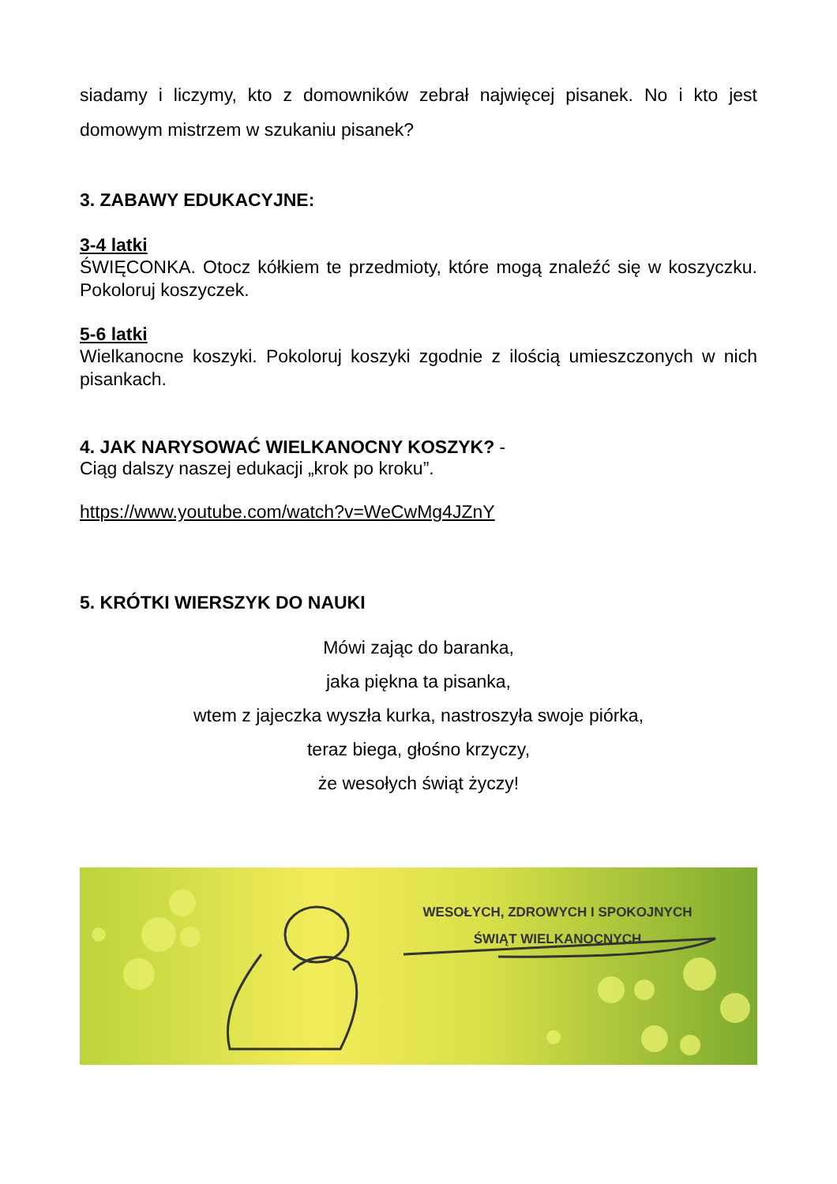siadamy i liczymy, kto z domowników zebrał najwięcej pisanek. No i kto jest domowym mistrzem w szukaniu pisanek?
3. ZABAWY EDUKACYJNE:
3-4 latki
ŚWIĘCONKA. Otocz kółkiem te przedmioty, które mogą znaleźć się w koszyczku. Pokoloruj koszyczek.
5-6 latki
Wielkanocne koszyki. Pokoloruj koszyki zgodnie z ilością umieszczonych w nich pisankach.
4. JAK NARYSOWAĆ WIELKANOCNY KOSZYK? -
Ciąg dalszy naszej edukacji „krok po kroku”.
https://www.youtube.com/watch?v=WeCwMg4JZnY
5. KRÓTKI WIERSZYK DO NAUKI
Mówi zając do baranka,
jaka piękna ta pisanka,
wtem z jajeczka wyszła kurka, nastroszyła swoje piórka,
teraz biega, głośno krzyczy,
że wesołych świąt życzy!
WESOŁYCH, ZDROWYCH I SPOKOJNYCH
ŚWIĄT WIELKANOCNYCH